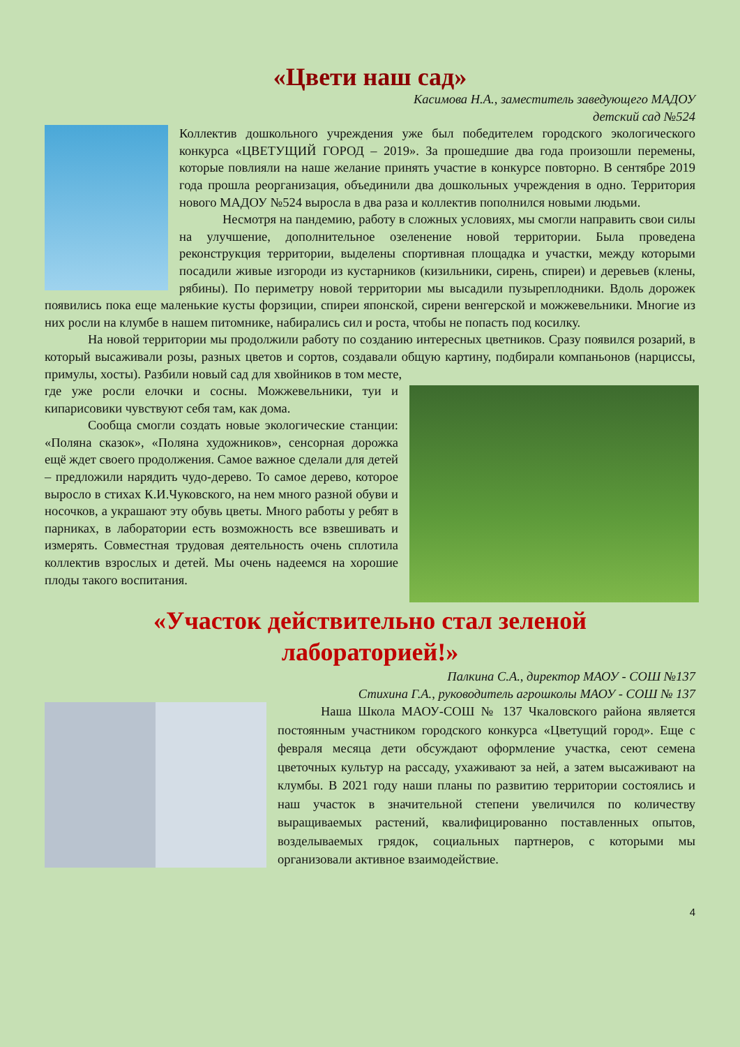«Цвети наш сад»
Касимова Н.А., заместитель заведующего МАДОУ
детский сад №524
Коллектив дошкольного учреждения уже был победителем городского экологического конкурса «ЦВЕТУЩИЙ ГОРОД – 2019». За прошедшие два года произошли перемены, которые повлияли на наше желание принять участие в конкурсе повторно. В сентябре 2019 года прошла реорганизация, объединили два дошкольных учреждения в одно. Территория нового МАДОУ №524 выросла в два раза и коллектив пополнился новыми людьми.
Несмотря на пандемию, работу в сложных условиях, мы смогли направить свои силы на улучшение, дополнительное озеленение новой территории. Была проведена реконструкция территории, выделены спортивная площадка и участки, между которыми посадили живые изгороди из кустарников (кизильники, сирень, спиреи) и деревьев (клены, рябины). По периметру новой территории мы высадили пузыреплодники. Вдоль дорожек появились пока еще маленькие кусты форзиции, спиреи японской, сирени венгерской и можжевельники. Многие из них росли на клумбе в нашем питомнике, набирались сил и роста, чтобы не попасть под косилку.
На новой территории мы продолжили работу по созданию интересных цветников. Сразу появился розарий, в который высаживали розы, разных цветов и сортов, создавали общую картину, подбирали компаньонов (нарциссы, примулы, хосты). Разбили новый сад для хвойников в том месте,
где уже росли елочки и сосны. Можжевельники, туи и кипарисовики чувствуют себя там, как дома.
Сообща смогли создать новые экологические станции: «Поляна сказок», «Поляна художников», сенсорная дорожка ещё ждет своего продолжения. Самое важное сделали для детей – предложили нарядить чудо-дерево. То самое дерево, которое выросло в стихах К.И.Чуковского, на нем много разной обуви и носочков, а украшают эту обувь цветы. Много работы у ребят в парниках, в лаборатории есть возможность все взвешивать и измерять. Совместная трудовая деятельность очень сплотила коллектив взрослых и детей. Мы очень надеемся на хорошие плоды такого воспитания.
«Участок действительно стал зеленой
лабораторией!»
Палкина С.А., директор МАОУ - СОШ №137
Стихина Г.А., руководитель агрошколы МАОУ - СОШ № 137
Наша Школа МАОУ-СОШ № 137 Чкаловского района является постоянным участником городского конкурса «Цветущий город». Еще с февраля месяца дети обсуждают оформление участка, сеют семена цветочных культур на рассаду, ухаживают за ней, а затем высаживают на клумбы. В 2021 году наши планы по развитию территории состоялись и наш участок в значительной степени увеличился по количеству выращиваемых растений, квалифицированно поставленных опытов, возделываемых грядок, социальных партнеров, с которыми мы организовали активное взаимодействие.
4